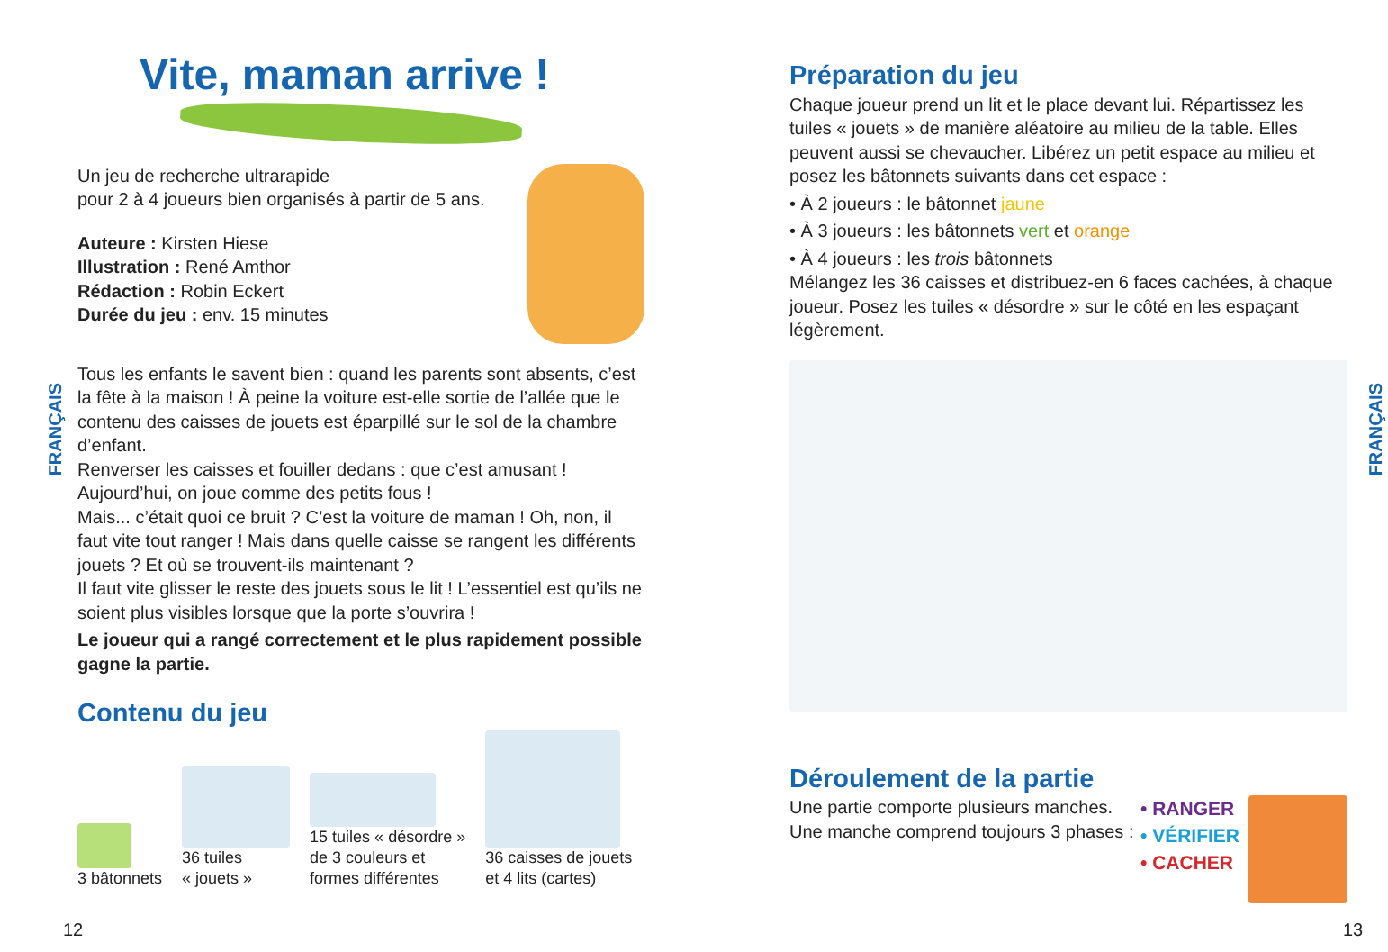Vite, maman arrive !
Un jeu de recherche ultrarapide
pour 2 à 4 joueurs bien organisés à partir de 5 ans.
Auteure : Kirsten Hiese
Illustration : René Amthor
Rédaction : Robin Eckert
Durée du jeu : env. 15 minutes
Tous les enfants le savent bien : quand les parents sont absents, c’est la fête à la maison ! À peine la voiture est-elle sortie de l’allée que le contenu des caisses de jouets est éparpillé sur le sol de la chambre d’enfant.
Renverser les caisses et fouiller dedans : que c’est amusant ! Aujourd’hui, on joue comme des petits fous !
Mais... c’était quoi ce bruit ? C’est la voiture de maman ! Oh, non, il faut vite tout ranger ! Mais dans quelle caisse se rangent les différents jouets ? Et où se trouvent-ils maintenant ?
Il faut vite glisser le reste des jouets sous le lit ! L’essentiel est qu’ils ne soient plus visibles lorsque que la porte s’ouvrira !
Le joueur qui a rangé correctement et le plus rapidement possible gagne la partie.
Contenu du jeu
3 bâtonnets
36 tuiles
« jouets »
15 tuiles « désordre »
de 3 couleurs et
formes différentes
36 caisses de jouets
et 4 lits (cartes)
FRANÇAIS
12
Préparation du jeu
Chaque joueur prend un lit et le place devant lui. Répartissez les tuiles « jouets » de manière aléatoire au milieu de la table. Elles peuvent aussi se chevaucher. Libérez un petit espace au milieu et posez les bâtonnets suivants dans cet espace :
• À 2 joueurs : le bâtonnet jaune
• À 3 joueurs : les bâtonnets vert et orange
• À 4 joueurs : les trois bâtonnets
Mélangez les 36 caisses et distribuez-en 6 faces cachées, à chaque joueur. Posez les tuiles « désordre » sur le côté en les espaçant légèrement.
Déroulement de la partie
Une partie comporte plusieurs manches.
Une manche comprend toujours 3 phases :
• RANGER
• VÉRIFIER
• CACHER
FRANÇAIS
13